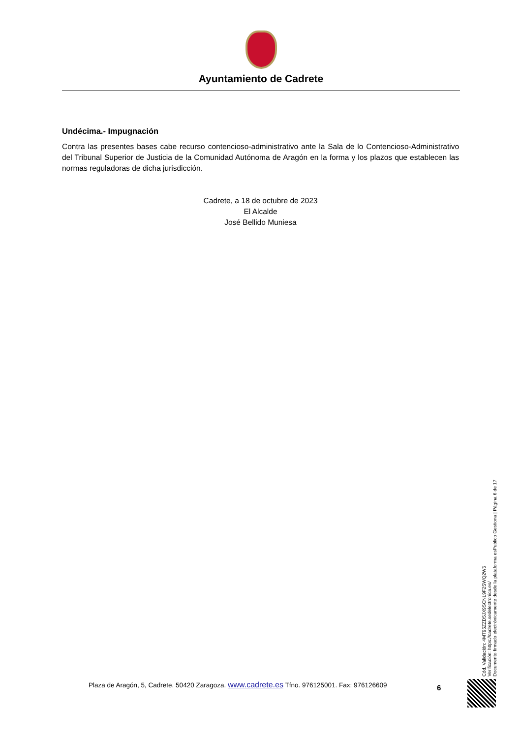Ayuntamiento de Cadrete
Undécima.- Impugnación
Contra las presentes bases cabe recurso contencioso-administrativo ante la Sala de lo Contencioso-Administrativo del Tribunal Superior de Justicia de la Comunidad Autónoma de Aragón en la forma y los plazos que establecen las normas reguladoras de dicha jurisdicción.
Cadrete, a 18 de octubre de 2023
El Alcalde
José Bellido Muniesa
Cód. Validación: 4MT95ZZD5JX9SCNL9F2SWQ2W6
Verificación: https://cadrete.sedelectronica.es/
Documento firmado electrónicamente desde la plataforma esPublico Gestiona | Página 6 de 17
Plaza de Aragón, 5, Cadrete. 50420 Zaragoza. www.cadrete.es Tfno. 976125001. Fax: 976126609 6